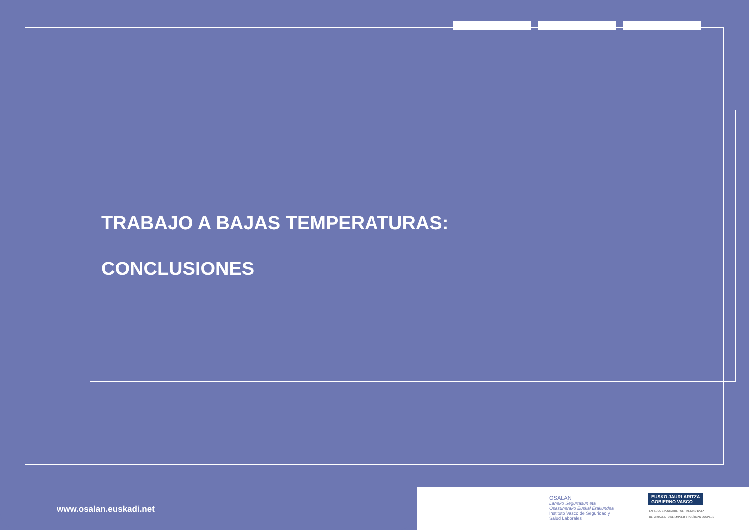TRABAJO A BAJAS TEMPERATURAS:
CONCLUSIONES
www.osalan.euskadi.net
OSALAN
Laneko Segurtasun eta
Osasunerako Euskal Erakundea
Instituto Vasco de Seguridad y
Salud Laborales
EUSKO JAURLARITZA
GOBIERNO VASCO
ENPLEGU ETA GIZARTE POLITIKETAKO SAILA
DEPARTAMENTO DE EMPLEO Y POLÍTICAS SOCIALES